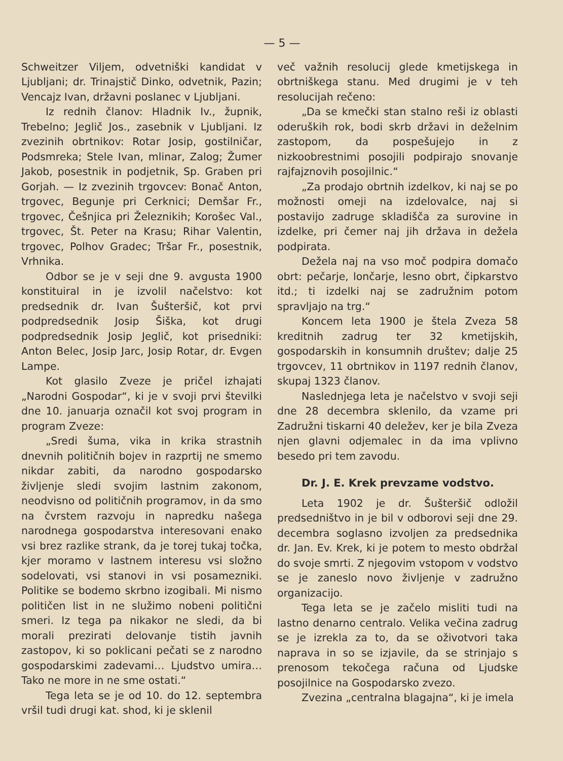— 5 —
Schweitzer Viljem, odvetniški kandidat v Ljubljani; dr. Trinajstič Dinko, odvetnik, Pazin; Vencajz Ivan, državni poslanec v Ljubljani.
Iz rednih članov: Hladnik Iv., župnik, Trebelno; Jeglič Jos., zasebnik v Ljubljani. Iz zvezinih obrtnikov: Rotar Josip, gostilničar, Podsmreka; Stele Ivan, mlinar, Zalog; Žumer Jakob, posestnik in podjetnik, Sp. Graben pri Gorjah. — Iz zvezinih trgovcev: Bonač Anton, trgovec, Begunje pri Cerknici; Demšar Fr., trgovec, Češnjica pri Železnikih; Korošec Val., trgovec, Št. Peter na Krasu; Rihar Valentin, trgovec, Polhov Gradec; Tršar Fr., posestnik, Vrhnika.
Odbor se je v seji dne 9. avgusta 1900 konstituiral in je izvolil načelstvo: kot predsednik dr. Ivan Šušteršič, kot prvi podpredsednik Josip Šiška, kot drugi podpredsednik Josip Jeglič, kot prisedniki: Anton Belec, Josip Jarc, Josip Rotar, dr. Evgen Lampe.
Kot glasilo Zveze je pričel izhajati „Narodni Gospodar“, ki je v svoji prvi številki dne 10. januarja označil kot svoj program in program Zveze:
„Sredi šuma, vika in krika strastnih dnevnih političnih bojev in razprtij ne smemo nikdar zabiti, da narodno gospodarsko življenje sledi svojim lastnim zakonom, neodvisno od političnih programov, in da smo na čvrstem razvoju in napredku našega narodnega gospodarstva interesovani enako vsi brez razlike strank, da je torej tukaj točka, kjer moramo v lastnem interesu vsi složno sodelovati, vsi stanovi in vsi posamezniki. Politike se bodemo skrbno izogibali. Mi nismo političen list in ne služimo nobeni politični smeri. Iz tega pa nikakor ne sledi, da bi morali prezirati delovanje tistih javnih zastopov, ki so poklicani pečati se z narodno gospodarskimi zadevami… Ljudstvo umira… Tako ne more in ne sme ostati.“
Tega leta se je od 10. do 12. septembra vršil tudi drugi kat. shod, ki je sklenil
več važnih resolucij glede kmetijskega in obrtniškega stanu. Med drugimi je v teh resolucijah rečeno:
„Da se kmečki stan stalno reši iz oblasti oderuških rok, bodi skrb državi in deželnim zastopom, da pospešujejo in z nizkoobrestnimi posojili podpirajo snovanje rajfajznovih posojilnic.“
„Za prodajo obrtnih izdelkov, ki naj se po možnosti omeji na izdelovalce, naj si postavijo zadruge skladišča za surovine in izdelke, pri čemer naj jih država in dežela podpirata.
Dežela naj na vso moč podpira domačo obrt: pečarje, lončarje, lesno obrt, čipkarstvo itd.; ti izdelki naj se zadružnim potom spravljajo na trg.“
Koncem leta 1900 je štela Zveza 58 kreditnih zadrug ter 32 kmetijskih, gospodarskih in konsumnih društev; dalje 25 trgovcev, 11 obrtnikov in 1197 rednih članov, skupaj 1323 članov.
Naslednjega leta je načelstvo v svoji seji dne 28 decembra sklenilo, da vzame pri Zadružni tiskarni 40 deležev, ker je bila Zveza njen glavni odjemalec in da ima vplivno besedo pri tem zavodu.
Dr. J. E. Krek prevzame vodstvo.
Leta 1902 je dr. Šušteršič odložil predsedništvo in je bil v odborovi seji dne 29. decembra soglasno izvoljen za predsednika dr. Jan. Ev. Krek, ki je potem to mesto obdržal do svoje smrti. Z njegovim vstopom v vodstvo se je zaneslo novo življenje v zadružno organizacijo.
Tega leta se je začelo misliti tudi na lastno denarno centralo. Velika večina zadrug se je izrekla za to, da se oživotvori taka naprava in so se izjavile, da se strinjajo s prenosom tekočega računa od Ljudske posojilnice na Gospodarsko zvezo.
Zvezina „centralna blagajna“, ki je imela